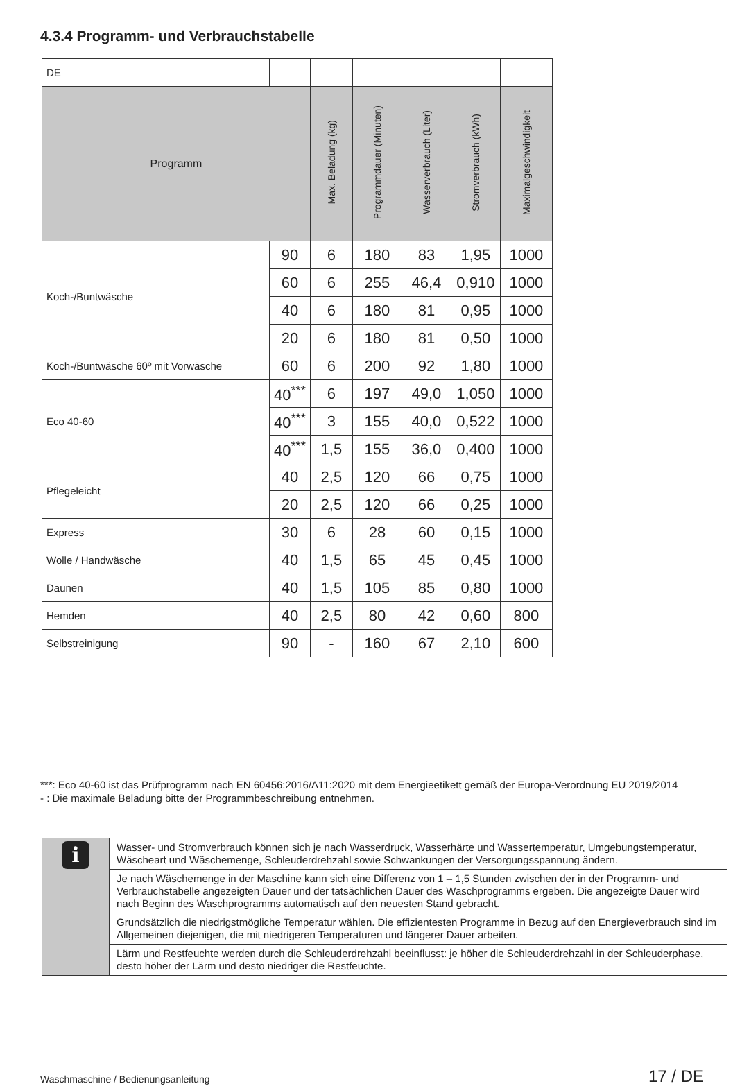4.3.4 Programm- und Verbrauchstabelle
| DE | | | | | | |
| Programm | | Max. Beladung (kg) | Programmdauer (Minuten) | Wasserverbrauch (Liter) | Stromverbrauch (kWh) | Maximalgeschwindigkeit |
| Koch-/Buntwäsche | 90 | 6 | 180 | 83 | 1,95 | 1000 |
| | 60 | 6 | 255 | 46,4 | 0,910 | 1000 |
| | 40 | 6 | 180 | 81 | 0,95 | 1000 |
| | 20 | 6 | 180 | 81 | 0,50 | 1000 |
| Koch-/Buntwäsche 60º mit Vorwäsche | 60 | 6 | 200 | 92 | 1,80 | 1000 |
| Eco 40-60 | 40<sup>***</sup> | 6 | 197 | 49,0 | 1,050 | 1000 |
| | 40<sup>***</sup> | 3 | 155 | 40,0 | 0,522 | 1000 |
| | 40<sup>***</sup> | 1,5 | 155 | 36,0 | 0,400 | 1000 |
| Pflegeleicht | 40 | 2,5 | 120 | 66 | 0,75 | 1000 |
| | 20 | 2,5 | 120 | 66 | 0,25 | 1000 |
| Express | 30 | 6 | 28 | 60 | 0,15 | 1000 |
| Wolle / Handwäsche | 40 | 1,5 | 65 | 45 | 0,45 | 1000 |
| Daunen | 40 | 1,5 | 105 | 85 | 0,80 | 1000 |
| Hemden | 40 | 2,5 | 80 | 42 | 0,60 | 800 |
| Selbstreinigung | 90 | - | 160 | 67 | 2,10 | 600 |
***: Eco 40-60 ist das Prüfprogramm nach EN 60456:2016/A11:2020 mit dem Energieetikett gemäß der Europa-Verordnung EU 2019/2014
- : Die maximale Beladung bitte der Programmbeschreibung entnehmen.
| i | Wasser- und Stromverbrauch können sich je nach Wasserdruck, Wasserhärte und Wassertemperatur, Umgebungstemperatur, Wäscheart und Wäschemenge, Schleuderdrehzahl sowie Schwankungen der Versorgungsspannung ändern. |
| | Je nach Wäschemenge in der Maschine kann sich eine Differenz von 1 – 1,5 Stunden zwischen der in der Programm- und Verbrauchstabelle angezeigten Dauer und der tatsächlichen Dauer des Waschprogramms ergeben. Die angezeigte Dauer wird nach Beginn des Waschprogramms automatisch auf den neuesten Stand gebracht. |
| | Grundsätzlich die niedrigstmögliche Temperatur wählen. Die effizientesten Programme in Bezug auf den Energieverbrauch sind im Allgemeinen diejenigen, die mit niedrigeren Temperaturen und längerer Dauer arbeiten. |
| | Lärm und Restfeuchte werden durch die Schleuderdrehzahl beeinflusst: je höher die Schleuderdrehzahl in der Schleuderphase, desto höher der Lärm und desto niedriger die Restfeuchte. |
Waschmaschine / Bedienungsanleitung
17 / DE